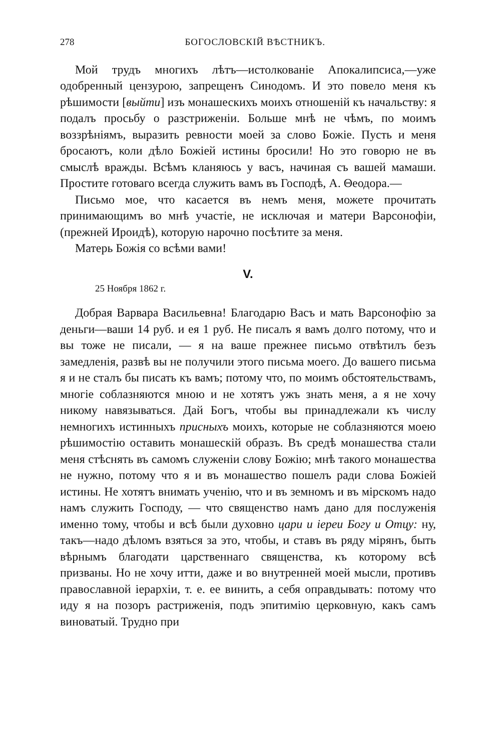278 БОГОСЛОВСКІЙ ВѢСТНИКЪ.
Мой трудъ многихъ лѣтъ—истолкованіе Апокалипсиса,—уже одобренный цензурою, запрещенъ Синодомъ. И это повело меня къ рѣшимости [выйти] изъ монашескихъ моихъ отношеній къ начальству: я подалъ просьбу о разстриженіи. Больше мнѣ не чѣмъ, по моимъ воззрѣніямъ, выразить ревности моей за слово Божіе. Пусть и меня бросаютъ, коли дѣло Божіей истины бросили! Но это говорю не въ смыслѣ вражды. Всѣмъ кланяюсь у васъ, начиная съ вашей мамаши. Простите готоваго всегда служить вамъ въ Господѣ, А. Θеодора.—
Письмо мое, что касается въ немъ меня, можете прочитать принимающимъ во мнѣ участіе, не исключая и матери Варсонофіи, (прежней Ироидѣ), которую нарочно посѣтите за меня.
Матерь Божія со всѣми вами!
V.
25 Ноября 1862 г.
Добрая Варвара Васильевна! Благодарю Васъ и мать Варсонофію за деньги—ваши 14 руб. и ея 1 руб. Не писалъ я вамъ долго потому, что и вы тоже не писали, — я на ваше прежнее письмо отвѣтилъ безъ замедленія, развѣ вы не получили этого письма моего. До вашего письма я и не сталъ бы писать къ вамъ; потому что, по моимъ обстоятельствамъ, многіе соблазняются мною и не хотятъ ужъ знать меня, а я не хочу никому навязываться. Дай Богъ, чтобы вы принадлежали къ числу немногихъ истинныхъ присныхъ моихъ, которые не соблазняются моею рѣшимостію оставить монашескій образъ. Въ средѣ монашества стали меня стѣснять въ самомъ служеніи слову Божію; мнѣ такого монашества не нужно, потому что я и въ монашество пошелъ ради слова Божіей истины. Не хотятъ внимать ученію, что и въ земномъ и въ мірскомъ надо намъ служить Господу, — что священство намъ дано для послуженія именно тому, чтобы и всѣ были духовно цари и іереи Богу и Отцу: ну, такъ—надо дѣломъ взяться за это, чтобы, и ставъ въ ряду мірянъ, быть вѣрнымъ благодати царственнаго священства, къ которому всѣ призваны. Но не хочу итти, даже и во внутренней моей мысли, противъ православной іерархіи, т. е. ее винить, а себя оправдывать: потому что иду я на позоръ растриженія, подъ эпитимію церковную, какъ самъ виноватый. Трудно при